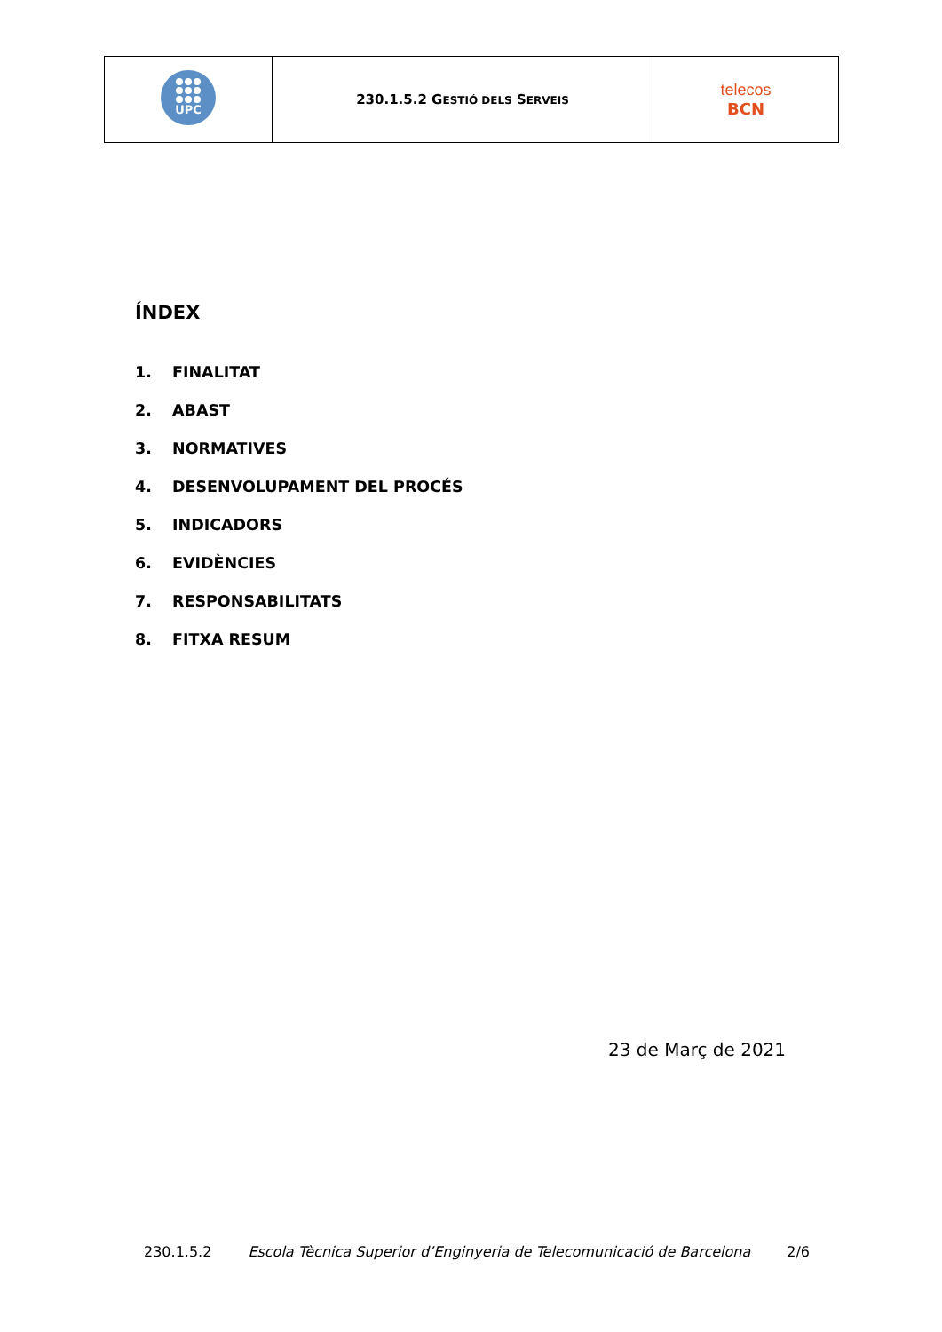| UPC | 230.1.5.2 G ESTIÓ DELS S ERVEIS | telecos BCN |
ÍNDEX
1. FINALITAT
2. ABAST
3. NORMATIVES
4. DESENVOLUPAMENT DEL PROCÉS
5. INDICADORS
6. EVIDÈNCIES
7. RESPONSABILITATS
8. FITXA RESUM
23 de Març de 2021
230.1.5.2 Escola Tècnica Superior d’Enginyeria de Telecomunicació de Barcelona 2/6